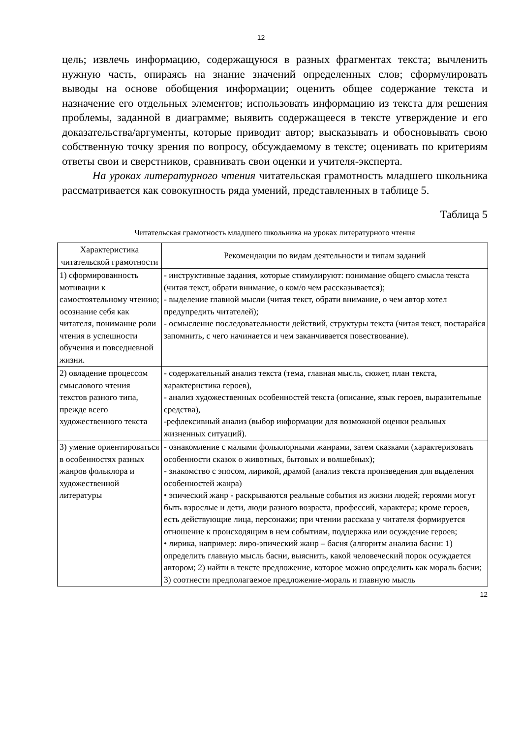12
цель; извлечь информацию, содержащуюся в разных фрагментах текста; вычленить нужную часть, опираясь на знание значений определенных слов; сформулировать выводы на основе обобщения информации; оценить общее содержание текста и назначение его отдельных элементов; использовать информацию из текста для решения проблемы, заданной в диаграмме; выявить содержащееся в тексте утверждение и его доказательства/аргументы, которые приводит автор; высказывать и обосновывать свою собственную точку зрения по вопросу, обсуждаемому в тексте; оценивать по критериям ответы свои и сверстников, сравнивать свои оценки и учителя-эксперта.
На уроках литературного чтения читательская грамотность младшего школьника рассматривается как совокупность ряда умений, представленных в таблице 5.
Таблица 5
Читательская грамотность младшего школьника на уроках литературного чтения
| Характеристика читательской грамотности | Рекомендации по видам деятельности и типам заданий |
| --- | --- |
| 1) сформированность мотивации к самостоятельному чтению; осознание себя как читателя, понимание роли чтения в успешности обучения и повседневной жизни. | - инструктивные задания, которые стимулируют: понимание общего смысла текста (читая текст, обрати внимание, о ком/о чем рассказывается); - выделение главной мысли (читая текст, обрати внимание, о чем автор хотел предупредить читателей); - осмысление последовательности действий, структуры текста (читая текст, постарайся запомнить, с чего начинается и чем заканчивается повествование). |
| 2) овладение процессом смыслового чтения текстов разного типа, прежде всего художественного текста | - содержательный анализ текста (тема, главная мысль, сюжет, план текста, характеристика героев), - анализ художественных особенностей текста (описание, язык героев, выразительные средства), -рефлексивный анализ (выбор информации для возможной оценки реальных жизненных ситуаций). |
| 3) умение ориентироваться в особенностях разных жанров фольклора и художественной литературы | - ознакомление с малыми фольклорными жанрами, затем сказками (характеризовать особенности сказок о животных, бытовых и волшебных); - знакомство с эпосом, лирикой, драмой (анализ текста произведения для выделения особенностей жанра) • эпический жанр - раскрываются реальные события из жизни людей; героями могут быть взрослые и дети, люди разного возраста, профессий, характера; кроме героев, есть действующие лица, персонажи; при чтении рассказа у читателя формируется отношение к происходящим в нем событиям, поддержка или осуждение героев; • лирика, например: лиро-эпический жанр – басня (алгоритм анализа басни: 1) определить главную мысль басни, выяснить, какой человеческий порок осуждается автором; 2) найти в тексте предложение, которое можно определить как мораль басни; 3) соотнести предполагаемое предложение-мораль и главную мысль |
12